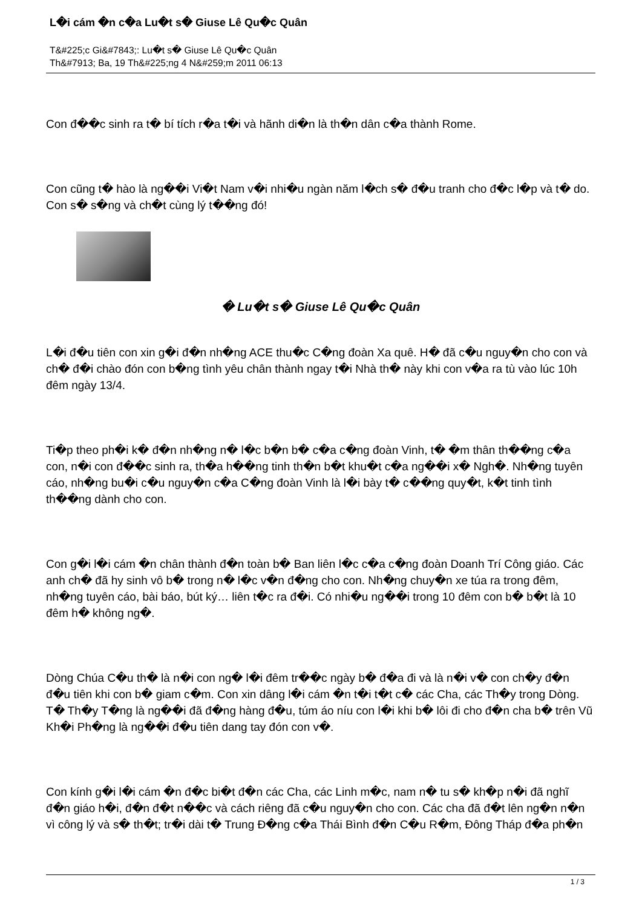L�i cám �n c�a Lu�t s� Giuse Lê Qu�c Quân
T&#225;c Gi&#7843;: Lu�t s� Giuse Lê Qu�c Quân
Th&#7913; Ba, 19 Th&#225;ng 4 N&#259;m 2011 06:13
Con đ��c sinh ra t� bí tích r�a t�i và hãnh di�n là th�n dân c�a thành Rome.
Con cũng t� hào là ng��i Vi�t Nam v�i nhi�u ngàn năm l�ch s� đ�u tranh cho đ�c l�p và t� do. Con s� s�ng và ch�t cùng lý t��ng đó!
� Lu�t s� Giuse Lê Qu�c Quân
L�i đ�u tiên con xin g�i đ�n nh�ng ACE thu�c C�ng đoàn Xa quê. H� đã c�u nguy�n cho con và ch� đ�i chào đón con b�ng tình yêu chân thành ngay t�i Nhà th� này khi con v�a ra tù vào lúc 10h đêm ngày 13/4.
Ti�p theo ph�i k� đ�n nh�ng n� l�c b�n b� c�a c�ng đoàn Vinh, t� �m thân th��ng c�a con, n�i con đ��c sinh ra, th�a h��ng tinh th�n b�t khu�t c�a ng��i x� Ngh�. Nh�ng tuyên cáo, nh�ng bu�i c�u nguy�n c�a C�ng đoàn Vinh là l�i bày t� c��ng quy�t, k�t tinh tình th��ng dành cho con.
Con g�i l�i cám �n chân thành đ�n toàn b� Ban liên l�c c�a c�ng đoàn Doanh Trí Công giáo. Các anh ch� đã hy sinh vô b� trong n� l�c v�n đ�ng cho con. Nh�ng chuy�n xe túa ra trong đêm, nh�ng tuyên cáo, bài báo, bút ký… liên t�c ra đ�i. Có nhi�u ng��i trong 10 đêm con b� b�t là 10 đêm h� không ng�.
Dòng Chúa C�u th� là n�i con ng� l�i đêm tr��c ngày b� đ�a đi và là n�i v� con ch�y đ�n đ�u tiên khi con b� giam c�m. Con xin dâng l�i cám �n t�i t�t c� các Cha, các Th�y trong Dòng. T� Th�y T�ng là ng��i đã đ�ng hàng đ�u, túm áo níu con l�i khi b� lôi đi cho đ�n cha b� trên Vũ Kh�i Ph�ng là ng��i đ�u tiên dang tay đón con v�.
Con kính g�i l�i cám �n đ�c bi�t đ�n các Cha, các Linh m�c, nam n� tu s� kh�p n�i đã nghĩ đ�n giáo h�i, đ�n đ�t n��c và cách riêng đã c�u nguy�n cho con. Các cha đã đ�t lên ng�n n�n vì công lý và s� th�t; tr�i dài t� Trung Đ�ng c�a Thái Bình đ�n C�u R�m, Đông Tháp đ�a ph�n
1 / 3